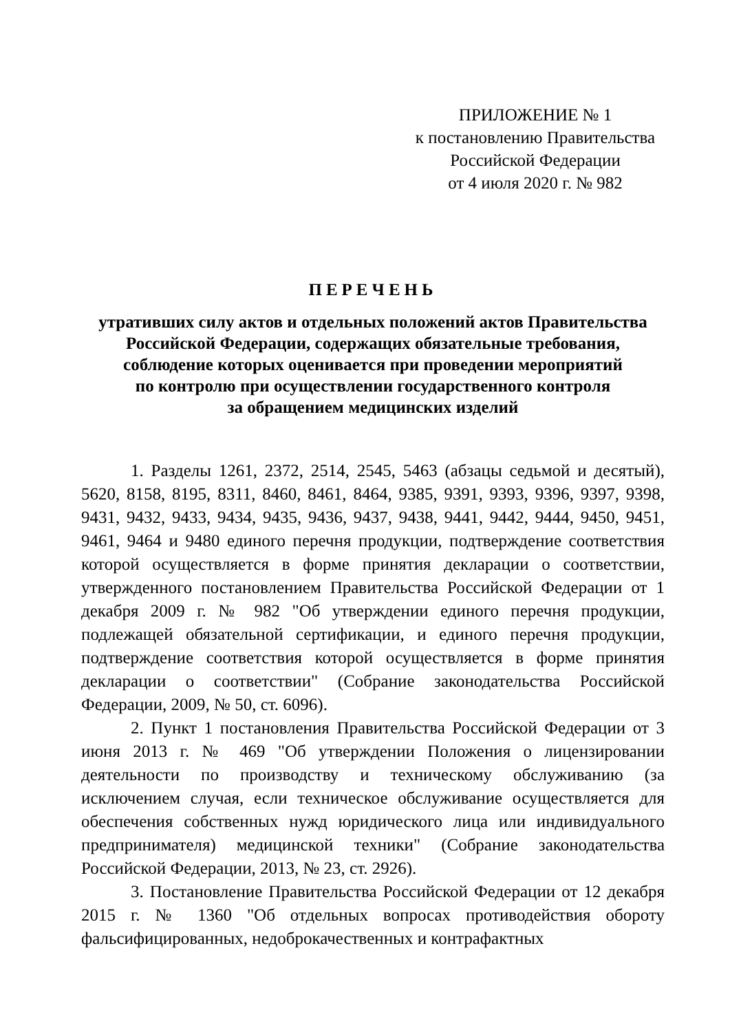ПРИЛОЖЕНИЕ № 1
к постановлению Правительства
Российской Федерации
от 4 июля 2020 г. № 982
ПЕРЕЧЕНЬ
утративших силу актов и отдельных положений актов Правительства
Российской Федерации, содержащих обязательные требования,
соблюдение которых оценивается при проведении мероприятий
по контролю при осуществлении государственного контроля
за обращением медицинских изделий
1. Разделы 1261, 2372, 2514, 2545, 5463 (абзацы седьмой и десятый), 5620, 8158, 8195, 8311, 8460, 8461, 8464, 9385, 9391, 9393, 9396, 9397, 9398, 9431, 9432, 9433, 9434, 9435, 9436, 9437, 9438, 9441, 9442, 9444, 9450, 9451, 9461, 9464 и 9480 единого перечня продукции, подтверждение соответствия которой осуществляется в форме принятия декларации о соответствии, утвержденного постановлением Правительства Российской Федерации от 1 декабря 2009 г. № 982 "Об утверждении единого перечня продукции, подлежащей обязательной сертификации, и единого перечня продукции, подтверждение соответствия которой осуществляется в форме принятия декларации о соответствии" (Собрание законодательства Российской Федерации, 2009, № 50, ст. 6096).
2. Пункт 1 постановления Правительства Российской Федерации от 3 июня 2013 г. № 469 "Об утверждении Положения о лицензировании деятельности по производству и техническому обслуживанию (за исключением случая, если техническое обслуживание осуществляется для обеспечения собственных нужд юридического лица или индивидуального предпринимателя) медицинской техники" (Собрание законодательства Российской Федерации, 2013, № 23, ст. 2926).
3. Постановление Правительства Российской Федерации от 12 декабря 2015 г. № 1360 "Об отдельных вопросах противодействия обороту фальсифицированных, недоброкачественных и контрафактных